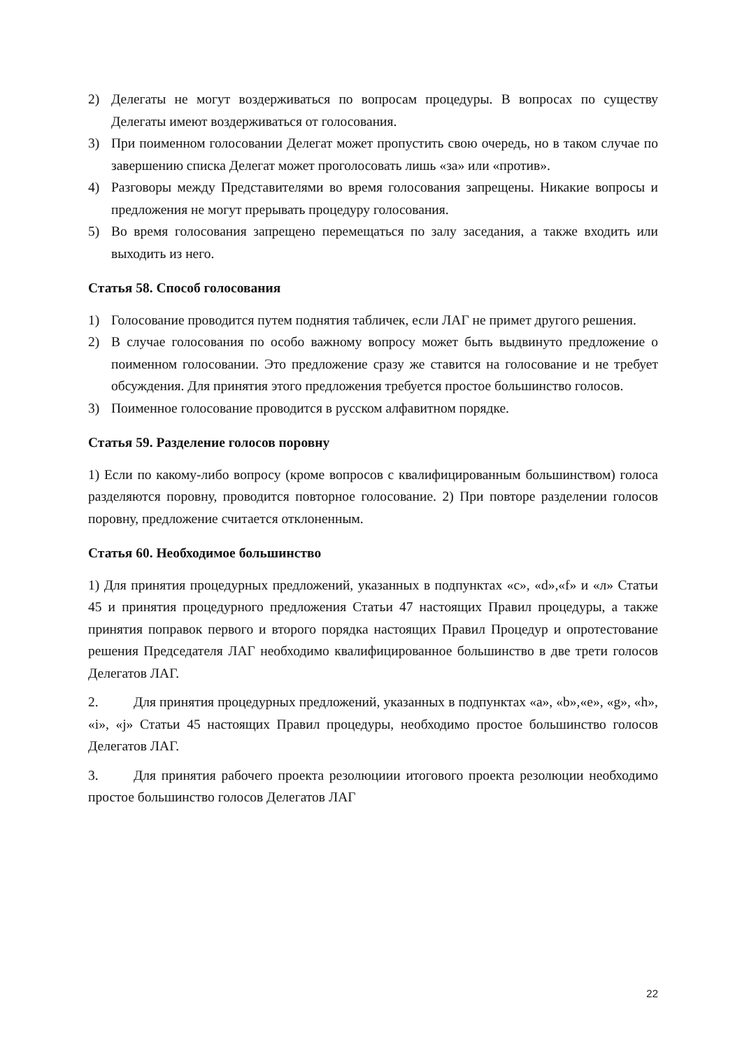2) Делегаты не могут воздерживаться по вопросам процедуры. В вопросах по существу Делегаты имеют воздерживаться от голосования.
3) При поименном голосовании Делегат может пропустить свою очередь, но в таком случае по завершению списка Делегат может проголосовать лишь «за» или «против».
4) Разговоры между Представителями во время голосования запрещены. Никакие вопросы и предложения не могут прерывать процедуру голосования.
5) Во время голосования запрещено перемещаться по залу заседания, а также входить или выходить из него.
Статья 58. Способ голосования
1) Голосование проводится путем поднятия табличек, если ЛАГ не примет другого решения.
2) В случае голосования по особо важному вопросу может быть выдвинуто предложение о поименном голосовании. Это предложение сразу же ставится на голосование и не требует обсуждения. Для принятия этого предложения требуется простое большинство голосов.
3) Поименное голосование проводится в русском алфавитном порядке.
Статья 59. Разделение голосов поровну
1) Если по какому-либо вопросу (кроме вопросов с квалифицированным большинством) голоса разделяются поровну, проводится повторное голосование. 2) При повторе разделении голосов поровну, предложение считается отклоненным.
Статья 60. Необходимое большинство
1) Для принятия процедурных предложений, указанных в подпунктах «c», «d»,«f» и «л» Статьи 45 и принятия процедурного предложения Статьи 47 настоящих Правил процедуры, а также принятия поправок первого и второго порядка настоящих Правил Процедур и опротестование решения Председателя ЛАГ необходимо квалифицированное большинство в две трети голосов Делегатов ЛАГ.
2. Для принятия процедурных предложений, указанных в подпунктах «a», «b»,«e», «g», «h», «i», «j» Статьи 45 настоящих Правил процедуры, необходимо простое большинство голосов Делегатов ЛАГ.
3. Для принятия рабочего проекта резолюциии итогового проекта резолюции необходимо простое большинство голосов Делегатов ЛАГ
22